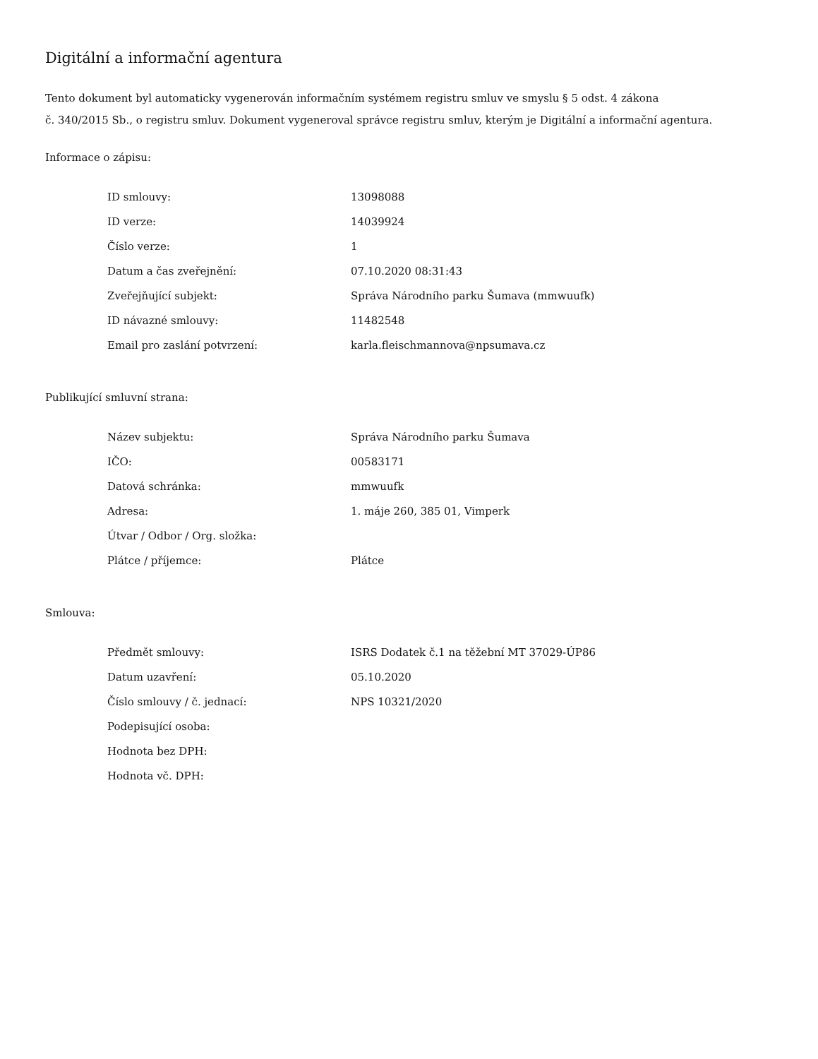Digitální a informační agentura
Tento dokument byl automaticky vygenerován informačním systémem registru smluv ve smyslu § 5 odst. 4 zákona
č. 340/2015 Sb., o registru smluv. Dokument vygeneroval správce registru smluv, kterým je Digitální a informační agentura.
Informace o zápisu:
| ID smlouvy: | 13098088 |
| ID verze: | 14039924 |
| Číslo verze: | 1 |
| Datum a čas zveřejnění: | 07.10.2020 08:31:43 |
| Zveřejňující subjekt: | Správa Národního parku Šumava (mmwuufk) |
| ID návazné smlouvy: | 11482548 |
| Email pro zaslání potvrzení: | karla.fleischmannova@npsumava.cz |
Publikující smluvní strana:
| Název subjektu: | Správa Národního parku Šumava |
| IČO: | 00583171 |
| Datová schránka: | mmwuufk |
| Adresa: | 1. máje 260, 385 01, Vimperk |
| Útvar / Odbor / Org. složka: | |
| Plátce / příjemce: | Plátce |
Smlouva:
| Předmět smlouvy: | ISRS Dodatek č.1 na těžební MT 37029-ÚP86 |
| Datum uzavření: | 05.10.2020 |
| Číslo smlouvy / č. jednací: | NPS 10321/2020 |
| Podepisující osoba: | |
| Hodnota bez DPH: | |
| Hodnota vč. DPH: | |